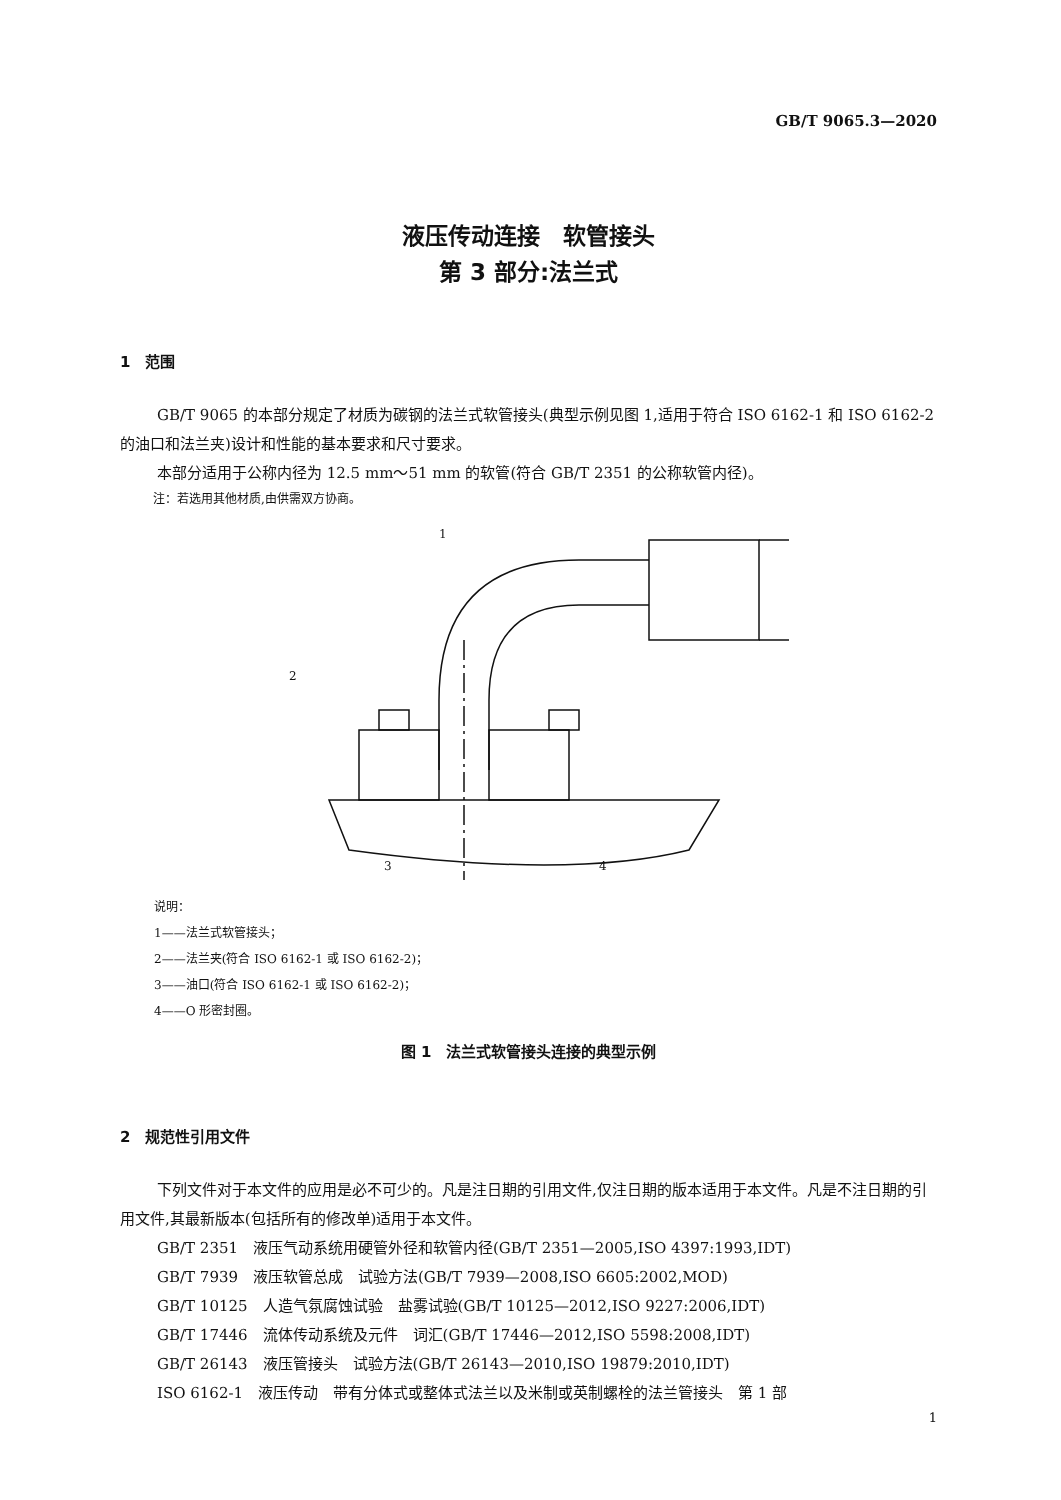GB/T 9065.3—2020
液压传动连接　软管接头
第 3 部分:法兰式
1　范围
GB/T 9065 的本部分规定了材质为碳钢的法兰式软管接头(典型示例见图 1,适用于符合 ISO 6162-1 和 ISO 6162-2 的油口和法兰夹)设计和性能的基本要求和尺寸要求。
本部分适用于公称内径为 12.5 mm～51 mm 的软管(符合 GB/T 2351 的公称软管内径)。
注：若选用其他材质,由供需双方协商。
1
2
3
4
说明：
1——法兰式软管接头；
2——法兰夹(符合 ISO 6162-1 或 ISO 6162-2)；
3——油口(符合 ISO 6162-1 或 ISO 6162-2)；
4——O 形密封圈。
图 1　法兰式软管接头连接的典型示例
2　规范性引用文件
下列文件对于本文件的应用是必不可少的。凡是注日期的引用文件,仅注日期的版本适用于本文件。凡是不注日期的引用文件,其最新版本(包括所有的修改单)适用于本文件。
GB/T 2351　液压气动系统用硬管外径和软管内径(GB/T 2351—2005,ISO 4397:1993,IDT)
GB/T 7939　液压软管总成　试验方法(GB/T 7939—2008,ISO 6605:2002,MOD)
GB/T 10125　人造气氛腐蚀试验　盐雾试验(GB/T 10125—2012,ISO 9227:2006,IDT)
GB/T 17446　流体传动系统及元件　词汇(GB/T 17446—2012,ISO 5598:2008,IDT)
GB/T 26143　液压管接头　试验方法(GB/T 26143—2010,ISO 19879:2010,IDT)
ISO 6162-1　液压传动　带有分体式或整体式法兰以及米制或英制螺栓的法兰管接头　第 1 部
1